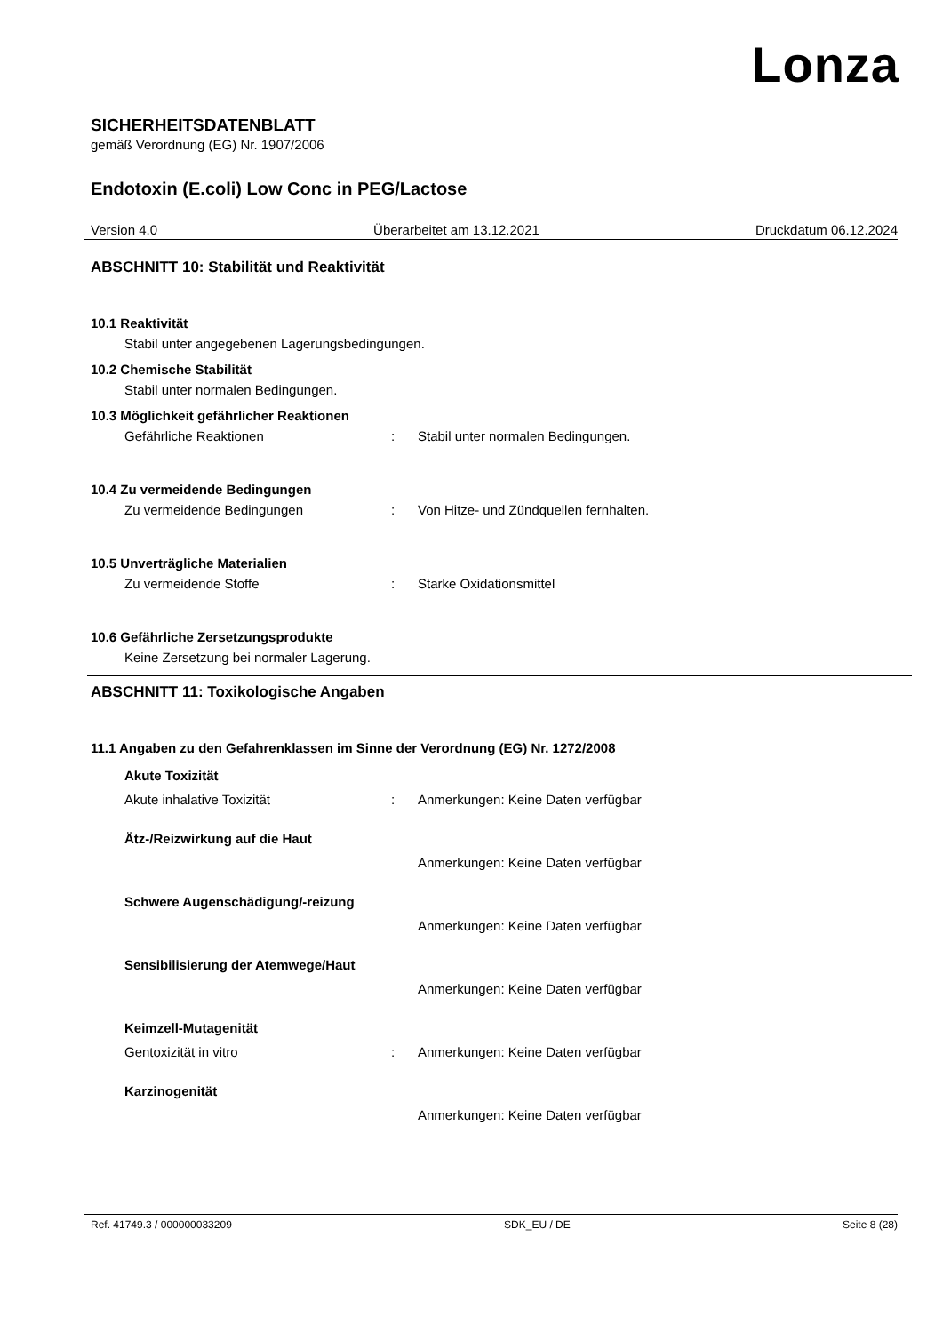Lonza
SICHERHEITSDATENBLATT
gemäß Verordnung (EG) Nr. 1907/2006
Endotoxin (E.coli) Low Conc in PEG/Lactose
Version 4.0 Überarbeitet am 13.12.2021 Druckdatum 06.12.2024
ABSCHNITT 10: Stabilität und Reaktivität
10.1 Reaktivität
Stabil unter angegebenen Lagerungsbedingungen.
10.2 Chemische Stabilität
Stabil unter normalen Bedingungen.
10.3 Möglichkeit gefährlicher Reaktionen
Gefährliche Reaktionen: Stabil unter normalen Bedingungen.
10.4 Zu vermeidende Bedingungen
Zu vermeidende Bedingungen: Von Hitze- und Zündquellen fernhalten.
10.5 Unverträgliche Materialien
Zu vermeidende Stoffe: Starke Oxidationsmittel
10.6 Gefährliche Zersetzungsprodukte
Keine Zersetzung bei normaler Lagerung.
ABSCHNITT 11: Toxikologische Angaben
11.1 Angaben zu den Gefahrenklassen im Sinne der Verordnung (EG) Nr. 1272/2008
Akute Toxizität
Akute inhalative Toxizität: Anmerkungen: Keine Daten verfügbar
Ätz-/Reizwirkung auf die Haut
Anmerkungen: Keine Daten verfügbar
Schwere Augenschädigung/-reizung
Anmerkungen: Keine Daten verfügbar
Sensibilisierung der Atemwege/Haut
Anmerkungen: Keine Daten verfügbar
Keimzell-Mutagenität
Gentoxizität in vitro: Anmerkungen: Keine Daten verfügbar
Karzinogenität
Anmerkungen: Keine Daten verfügbar
Ref. 41749.3 / 000000033209 SDK_EU / DE Seite 8 (28)